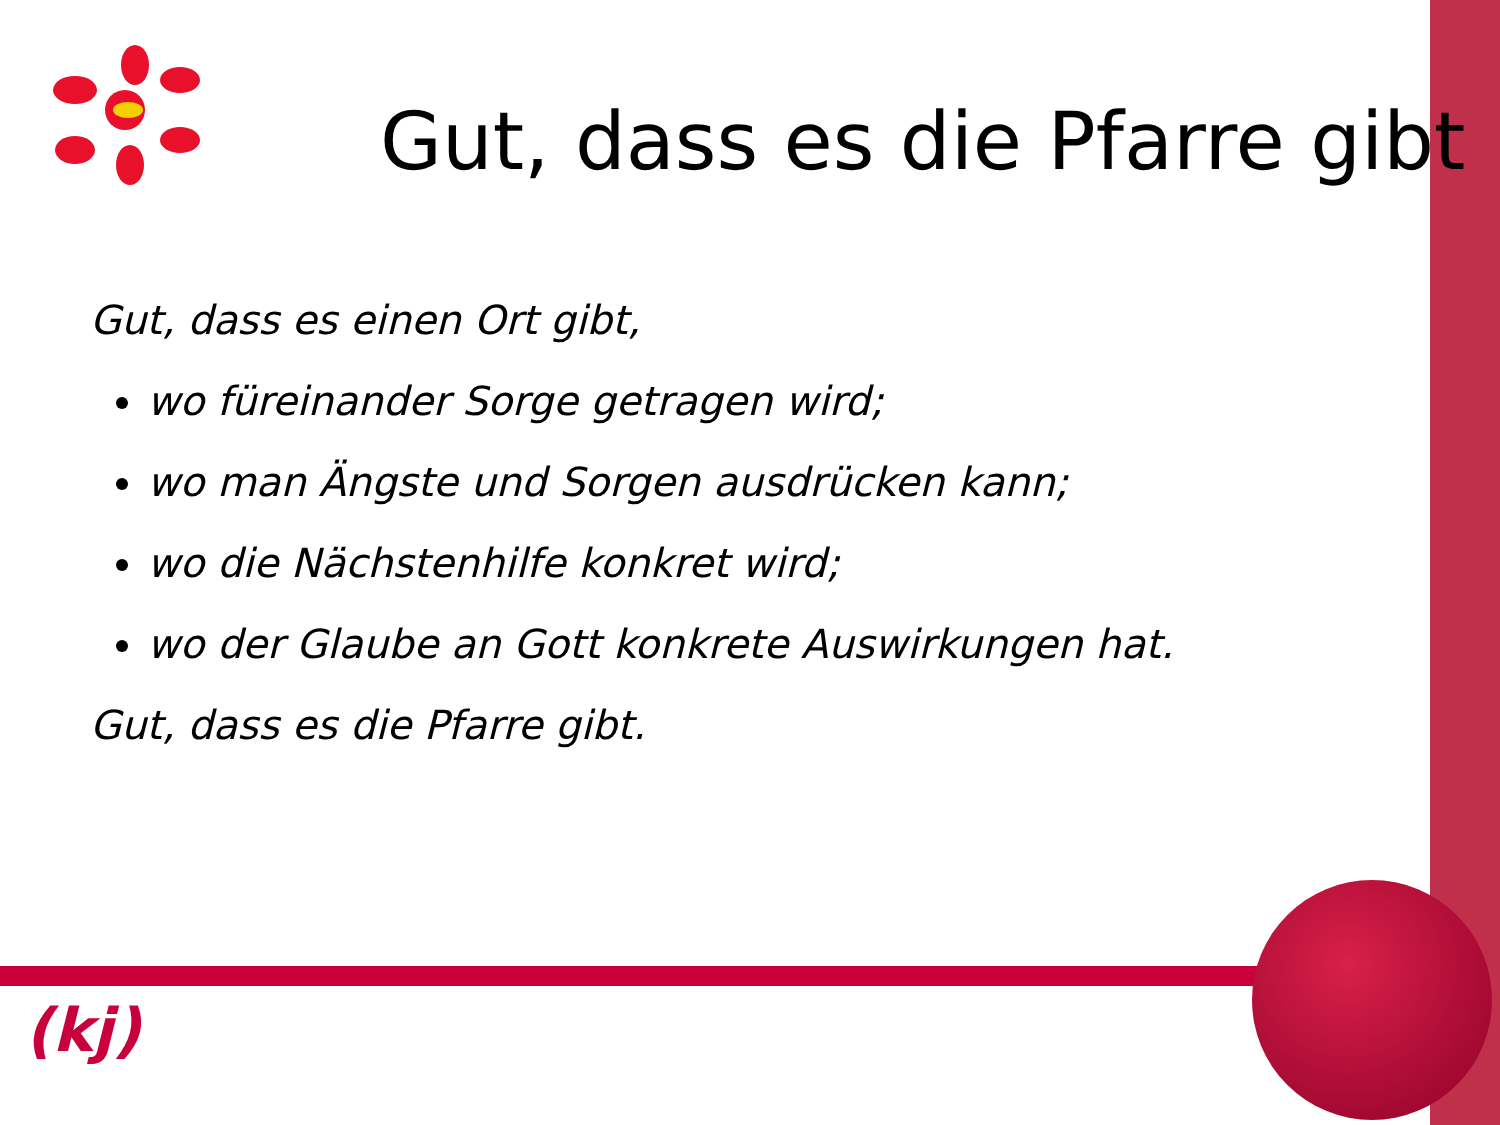Gut, dass es die Pfarre gibt
Gut, dass es einen Ort gibt,
wo füreinander Sorge getragen wird;
wo man Ängste und Sorgen ausdrücken kann;
wo die Nächstenhilfe konkret wird;
wo der Glaube an Gott konkrete Auswirkungen hat.
Gut, dass es die Pfarre gibt.
(kj)